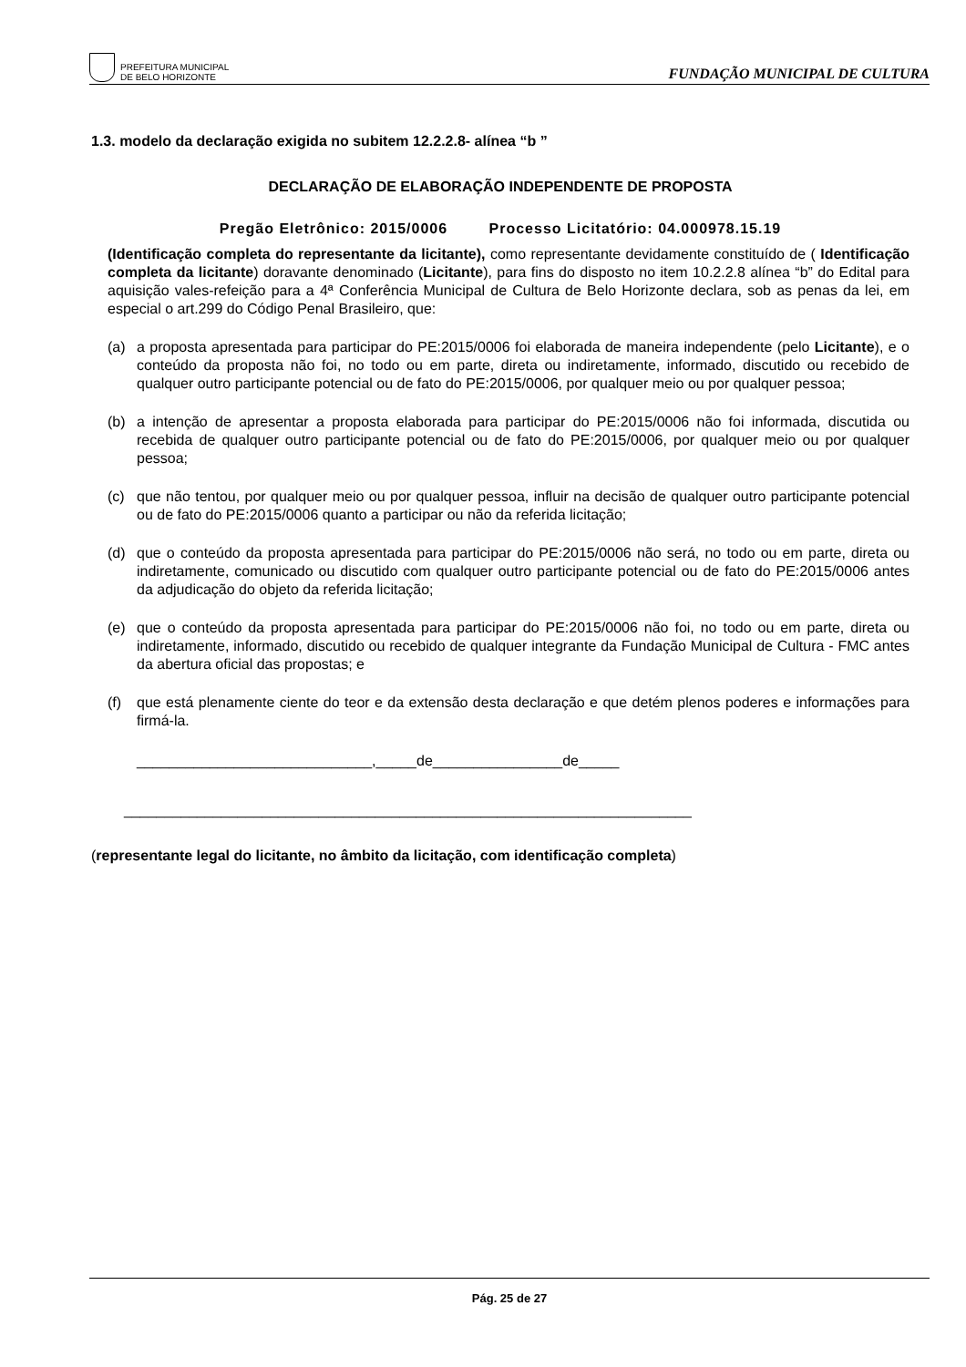PREFEITURA MUNICIPAL
DE BELO HORIZONTE
FUNDAÇÃO MUNICIPAL DE CULTURA
1.3. modelo da declaração exigida no subitem 12.2.2.8- alínea “b ”
DECLARAÇÃO DE ELABORAÇÃO INDEPENDENTE DE PROPOSTA
Pregão Eletrônico: 2015/0006 Processo Licitatório: 04.000978.15.19
(Identificação completa do representante da licitante), como representante devidamente constituído de ( Identificação completa da licitante) doravante denominado (Licitante), para fins do disposto no item 10.2.2.8 alínea “b” do Edital para aquisição vales-refeição para a 4ª Conferência Municipal de Cultura de Belo Horizonte declara, sob as penas da lei, em especial o art.299 do Código Penal Brasileiro, que:
(a) a proposta apresentada para participar do PE:2015/0006 foi elaborada de maneira independente (pelo Licitante), e o conteúdo da proposta não foi, no todo ou em parte, direta ou indiretamente, informado, discutido ou recebido de qualquer outro participante potencial ou de fato do PE:2015/0006, por qualquer meio ou por qualquer pessoa;
(b) a intenção de apresentar a proposta elaborada para participar do PE:2015/0006 não foi informada, discutida ou recebida de qualquer outro participante potencial ou de fato do PE:2015/0006, por qualquer meio ou por qualquer pessoa;
(c) que não tentou, por qualquer meio ou por qualquer pessoa, influir na decisão de qualquer outro participante potencial ou de fato do PE:2015/0006 quanto a participar ou não da referida licitação;
(d) que o conteúdo da proposta apresentada para participar do PE:2015/0006 não será, no todo ou em parte, direta ou indiretamente, comunicado ou discutido com qualquer outro participante potencial ou de fato do PE:2015/0006 antes da adjudicação do objeto da referida licitação;
(e) que o conteúdo da proposta apresentada para participar do PE:2015/0006 não foi, no todo ou em parte, direta ou indiretamente, informado, discutido ou recebido de qualquer integrante da Fundação Municipal de Cultura - FMC antes da abertura oficial das propostas; e
(f) que está plenamente ciente do teor e da extensão desta declaração e que detém plenos poderes e informações para firmá-la.
_____________________________,_____de________________de_____
______________________________________________________________________
(representante legal do licitante, no âmbito da licitação, com identificação completa)
Pág. 25 de 27